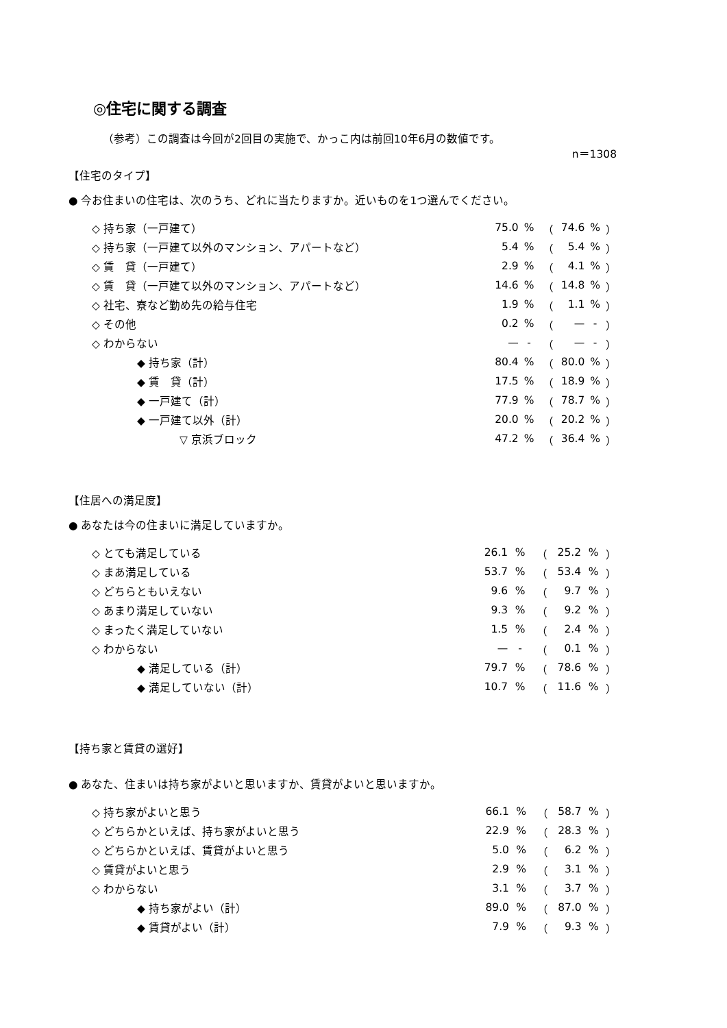◎住宅に関する調査
（参考）この調査は今回が2回目の実施で、かっこ内は前回10年6月の数値です。
n＝1308
【住宅のタイプ】
● 今お住まいの住宅は、次のうち、どれに当たりますか。近いものを1つ選んでください。
| ◇ 持ち家（一戸建て） | 75.0 | % | （ | 74.6 | % | ） |
| ◇ 持ち家（一戸建て以外のマンション、アパートなど） | 5.4 | % | （ | 5.4 | % | ） |
| ◇ 賃 貸（一戸建て） | 2.9 | % | （ | 4.1 | % | ） |
| ◇ 賃 貸（一戸建て以外のマンション、アパートなど） | 14.6 | % | （ | 14.8 | % | ） |
| ◇ 社宅、寮など勤め先の給与住宅 | 1.9 | % | （ | 1.1 | % | ） |
| ◇ その他 | 0.2 | % | （ | — | - | ） |
| ◇ わからない | — | - | （ | — | - | ） |
| ◆ 持ち家（計） | 80.4 | % | （ | 80.0 | % | ） |
| ◆ 賃 貸（計） | 17.5 | % | （ | 18.9 | % | ） |
| ◆ 一戸建て（計） | 77.9 | % | （ | 78.7 | % | ） |
| ◆ 一戸建て以外（計） | 20.0 | % | （ | 20.2 | % | ） |
| ▽ 京浜ブロック | 47.2 | % | （ | 36.4 | % | ） |
【住居への満足度】
● あなたは今の住まいに満足していますか。
| ◇ とても満足している | 26.1 | % | （ | 25.2 | % | ） |
| ◇ まあ満足している | 53.7 | % | （ | 53.4 | % | ） |
| ◇ どちらともいえない | 9.6 | % | （ | 9.7 | % | ） |
| ◇ あまり満足していない | 9.3 | % | （ | 9.2 | % | ） |
| ◇ まったく満足していない | 1.5 | % | （ | 2.4 | % | ） |
| ◇ わからない | — | - | （ | 0.1 | % | ） |
| ◆ 満足している（計） | 79.7 | % | （ | 78.6 | % | ） |
| ◆ 満足していない（計） | 10.7 | % | （ | 11.6 | % | ） |
【持ち家と賃貸の選好】
● あなた、住まいは持ち家がよいと思いますか、賃貸がよいと思いますか。
| ◇ 持ち家がよいと思う | 66.1 | % | （ | 58.7 | % | ） |
| ◇ どちらかといえば、持ち家がよいと思う | 22.9 | % | （ | 28.3 | % | ） |
| ◇ どちらかといえば、賃貸がよいと思う | 5.0 | % | （ | 6.2 | % | ） |
| ◇ 賃貸がよいと思う | 2.9 | % | （ | 3.1 | % | ） |
| ◇ わからない | 3.1 | % | （ | 3.7 | % | ） |
| ◆ 持ち家がよい（計） | 89.0 | % | （ | 87.0 | % | ） |
| ◆ 賃貸がよい（計） | 7.9 | % | （ | 9.3 | % | ） |